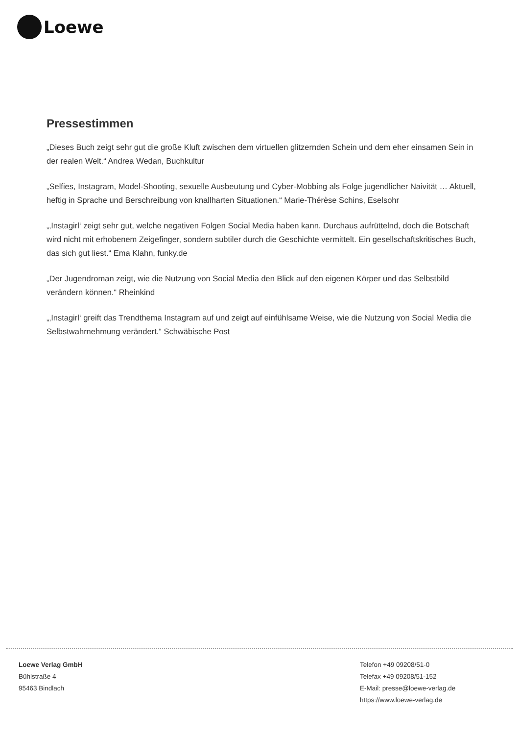Loewe
Pressestimmen
„Dieses Buch zeigt sehr gut die große Kluft zwischen dem virtuellen glitzernden Schein und dem eher einsamen Sein in der realen Welt.“ Andrea Wedan, Buchkultur
„Selfies, Instagram, Model-Shooting, sexuelle Ausbeutung und Cyber-Mobbing als Folge jugendlicher Naivität … Aktuell, heftig in Sprache und Berschreibung von knallharten Situationen.“ Marie-Thérèse Schins, Eselsohr
„‚Instagirl‘ zeigt sehr gut, welche negativen Folgen Social Media haben kann. Durchaus aufrüttelnd, doch die Botschaft wird nicht mit erhobenem Zeigefinger, sondern subtiler durch die Geschichte vermittelt. Ein gesellschaftskritisches Buch, das sich gut liest.“ Ema Klahn, funky.de
„Der Jugendroman zeigt, wie die Nutzung von Social Media den Blick auf den eigenen Körper und das Selbstbild verändern können.“ Rheinkind
„‚Instagirl‘ greift das Trendthema Instagram auf und zeigt auf einfühlsame Weise, wie die Nutzung von Social Media die Selbstwahrnehmung verändert.“ Schwäbische Post
Loewe Verlag GmbH
Bühlstraße 4
95463 Bindlach
Telefon +49 09208/51-0
Telefax +49 09208/51-152
E-Mail: presse@loewe-verlag.de
https://www.loewe-verlag.de